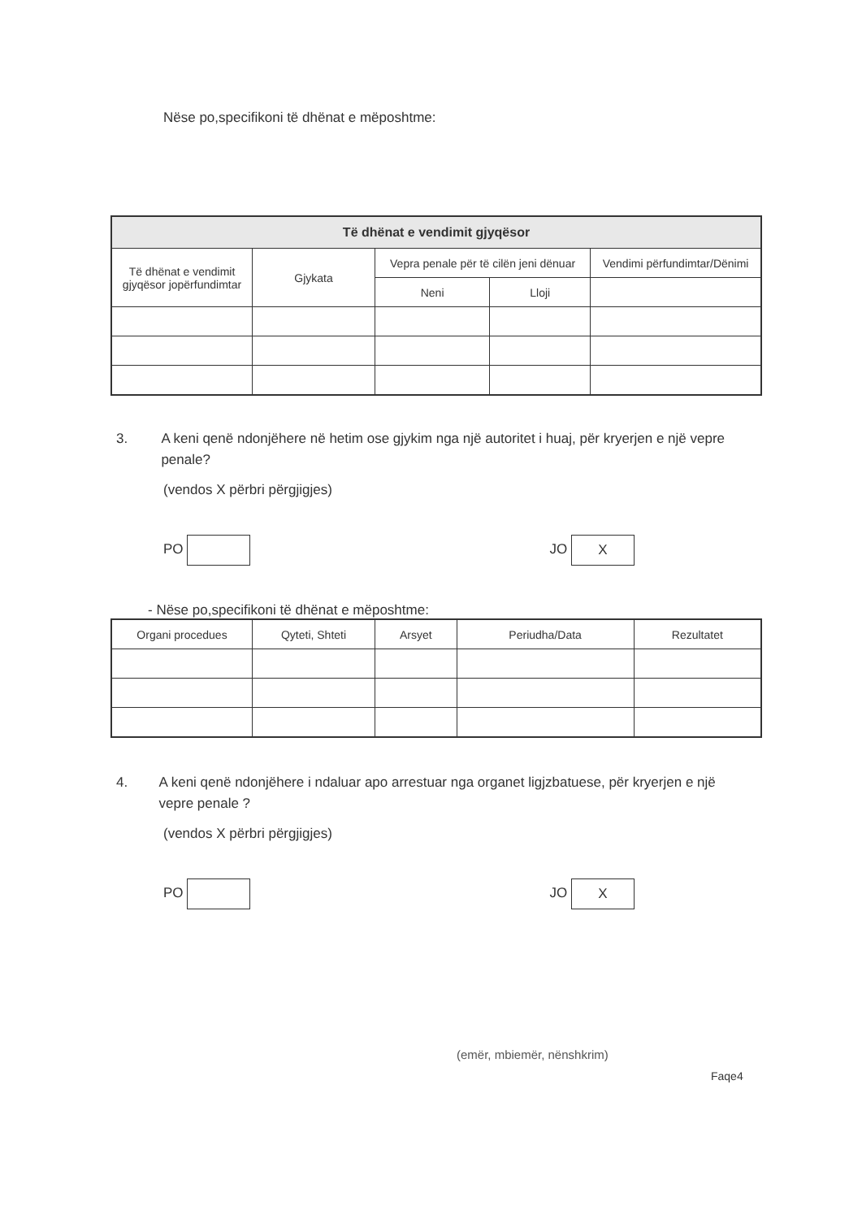Nëse po,specifikoni të dhënat e mëposhtme:
| Të dhënat e vendimit gjyqësor | | | | |
| --- | --- | --- | --- | --- |
| Të dhënat e vendimit gjyqësor jopërfundimtar | Gjykata | Vepra penale për të cilën jeni dënuar | | Vendimi përfundimtar/Dënimi |
| | | Neni | Lloji | |
3. A keni qenë ndonjëhere në hetim ose gjykim nga një autoritet i huaj, për kryerjen e një vepre penale?
(vendos X përbri përgjigjes)
PO JO X
- Nëse po,specifikoni të dhënat e mëposhtme:
| Organi procedues | Qyteti, Shteti | Arsyet | Periudha/Data | Rezultatet |
| --- | --- | --- | --- | --- |
4. A keni qenë ndonjëhere i ndaluar apo arrestuar nga organet ligjzbatuese, për kryerjen e një vepre penale ?
(vendos X përbri përgjigjes)
PO JO X
(emër, mbiemër, nënshkrim)
Faqe4